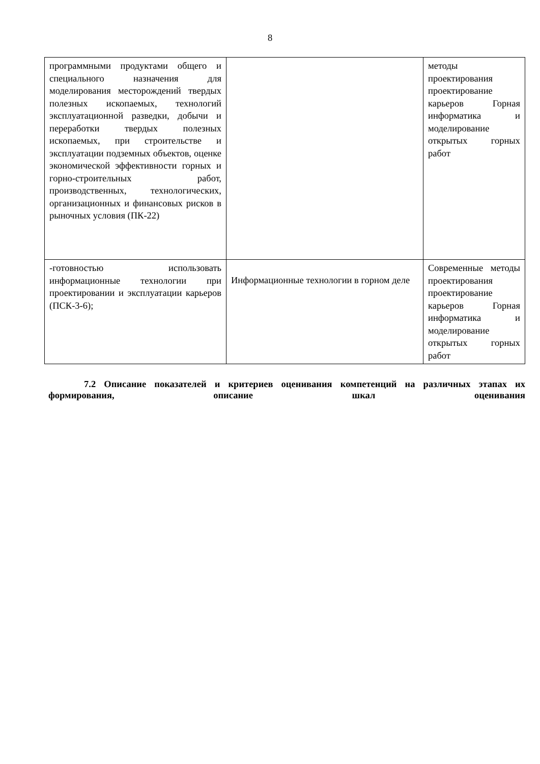8
| программными продуктами общего и специального назначения для моделирования месторождений твердых полезных ископаемых, технологий эксплуатационной разведки, добычи и переработки твердых полезных ископаемых, при строительстве и эксплуатации подземных объектов, оценке экономической эффективности горных и горно-строительных работ, производственных, технологических, организационных и финансовых рисков в рыночных условия (ПК-22) | | методы проектирования проектирование карьеров Горная информатика и моделирование открытых горных работ |
| -готовностью использовать информационные технологии при проектировании и эксплуатации карьеров (ПСК-3-6); | Информационные технологии в горном деле | Современные методы проектирования проектирование карьеров Горная информатика и моделирование открытых горных работ |
7.2 Описание показателей и критериев оценивания компетенций на различных этапах их формирования, описание шкал оценивания